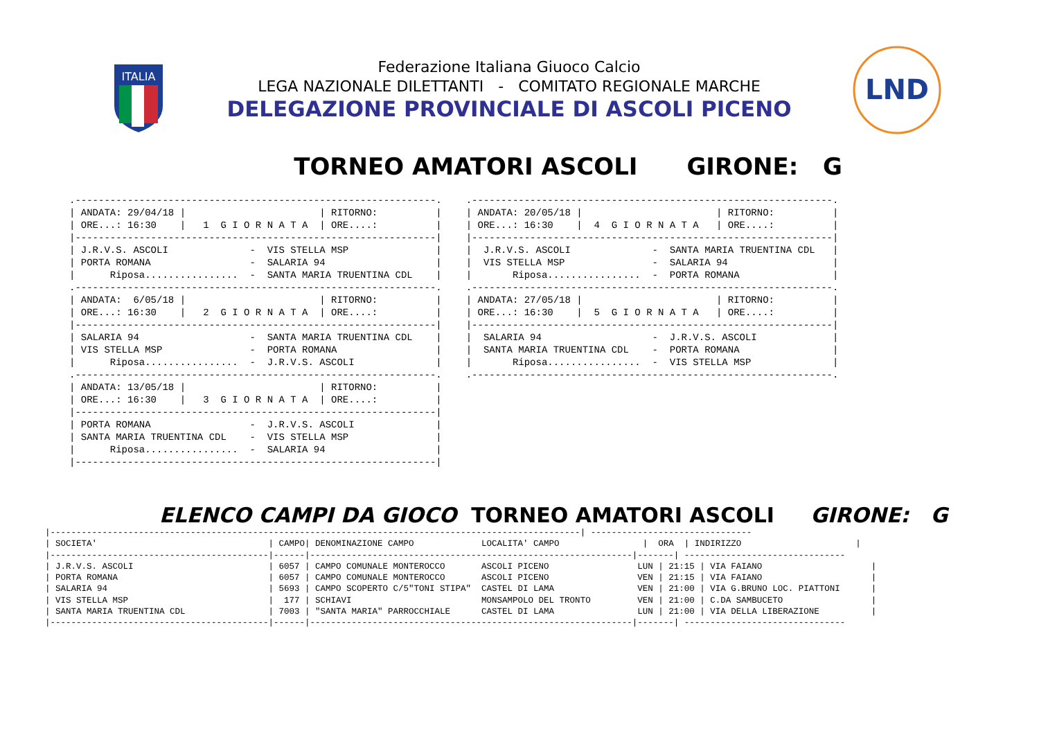ITALIA
Federazione Italiana Giuoco Calcio
LEGA NAZIONALE DILETTANTI - COMITATO REGIONALE MARCHE
DELEGAZIONE PROVINCIALE DI ASCOLI PICENO
LND
TORNEO AMATORI ASCOLI GIRONE: G
.--------------------------------------------------------------.
| ANDATA: 29/04/18 |                       | RITORNO:          |
| ORE...: 16:30    |   1  G I O R N A T A  | ORE....:          |
|--------------------------------------------------------------|
| J.R.V.S. ASCOLI              -  VIS STELLA MSP               |
| PORTA ROMANA                 -  SALARIA 94                   |
|      Riposa................  -  SANTA MARIA TRUENTINA CDL    |
.--------------------------------------------------------------.
| ANDATA:  6/05/18 |                       | RITORNO:          |
| ORE...: 16:30    |   2  G I O R N A T A  | ORE....:          |
|--------------------------------------------------------------|
| SALARIA 94                   -  SANTA MARIA TRUENTINA CDL    |
| VIS STELLA MSP               -  PORTA ROMANA                 |
|      Riposa................  -  J.R.V.S. ASCOLI              |
.--------------------------------------------------------------.
| ANDATA: 13/05/18 |                       | RITORNO:          |
| ORE...: 16:30    |   3  G I O R N A T A  | ORE....:          |
|--------------------------------------------------------------|
| PORTA ROMANA                 -  J.R.V.S. ASCOLI              |
| SANTA MARIA TRUENTINA CDL    -  VIS STELLA MSP               |
|      Riposa................  -  SALARIA 94                   |
|--------------------------------------------------------------|
.--------------------------------------------------------------.
| ANDATA: 20/05/18 |                       | RITORNO:          |
| ORE...: 16:30    |  4  G I O R N A T A   | ORE....:          |
|--------------------------------------------------------------|
|  J.R.V.S. ASCOLI              -  SANTA MARIA TRUENTINA CDL   |
|  VIS STELLA MSP               -  SALARIA 94                  |
|       Riposa................  -  PORTA ROMANA                |
.--------------------------------------------------------------.
| ANDATA: 27/05/18 |                       | RITORNO:          |
| ORE...: 16:30    |  5  G I O R N A T A   | ORE....:          |
|--------------------------------------------------------------|
|  SALARIA 94                   -  J.R.V.S. ASCOLI             |
|  SANTA MARIA TRUENTINA CDL    -  PORTA ROMANA                |
|       Riposa................  -  VIS STELLA MSP              |
.--------------------------------------------------------------.
ELENCO CAMPI DA GIOCO TORNEO AMATORI ASCOLI GIRONE: G
|------------------------------------------------------------------------------------------------------| -------------------------------
| SOCIETA'                                 | CAMPO| DENOMINAZIONE CAMPO             LOCALITA' CAMPO                |  ORA  | INDIRIZZO                      |
|------------------------------------------|------|--------------------------------------------------------------|-------| -------------------------------
| J.R.V.S. ASCOLI                          | 6057 | CAMPO COMUNALE MONTEROCCO       ASCOLI PICENO                 LUN | 21:15 | VIA FAIANO                     |
| PORTA ROMANA                             | 6057 | CAMPO COMUNALE MONTEROCCO       ASCOLI PICENO                 VEN | 21:15 | VIA FAIANO                     |
| SALARIA 94                               | 5693 | CAMPO SCOPERTO C/5"TONI STIPA"  CASTEL DI LAMA                VEN | 21:00 | VIA G.BRUNO LOC. PIATTONI      |
| VIS STELLA MSP                           |  177 | SCHIAVI                         MONSAMPOLO DEL TRONTO         VEN | 21:00 | C.DA SAMBUCETO                 |
| SANTA MARIA TRUENTINA CDL                | 7003 | "SANTA MARIA" PARROCCHIALE      CASTEL DI LAMA                LUN | 21:00 | VIA DELLA LIBERAZIONE          |
|------------------------------------------|------|--------------------------------------------------------------|-------| -------------------------------